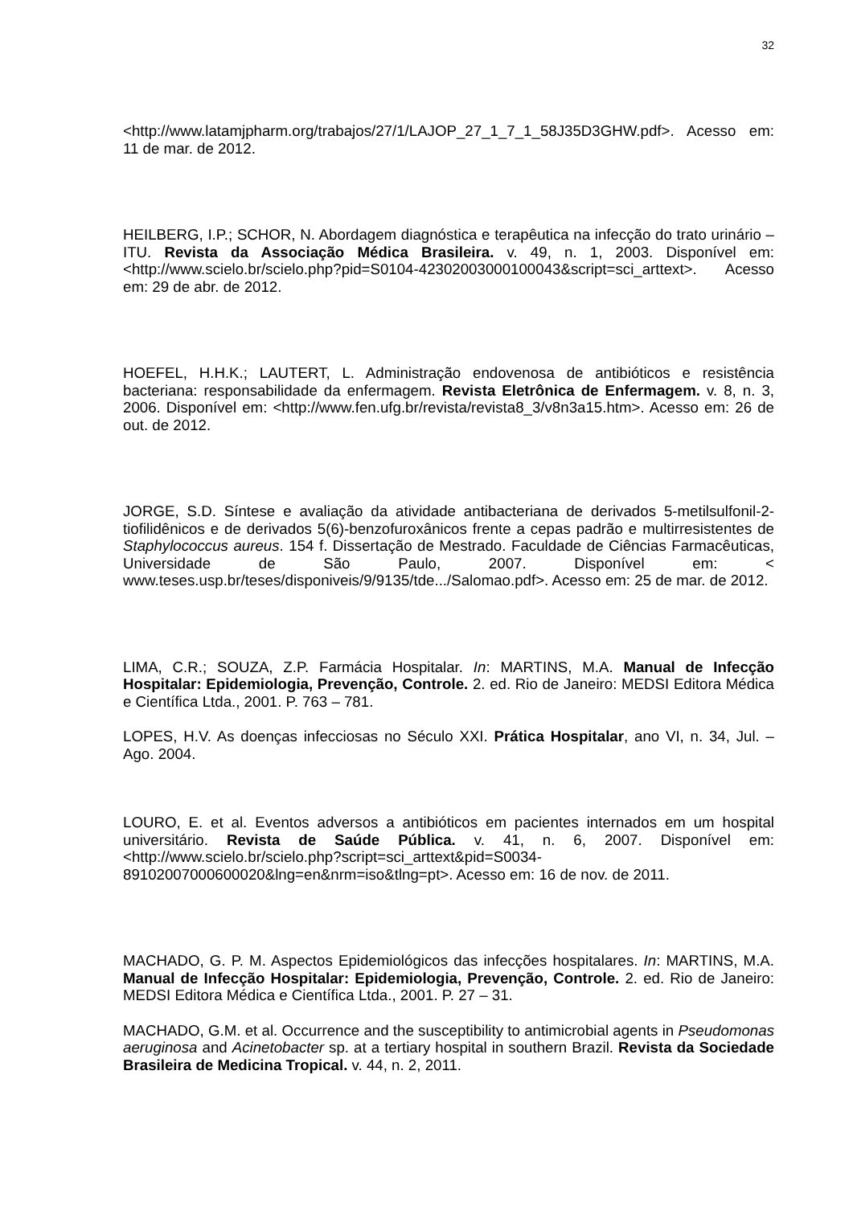32
<http://www.latamjpharm.org/trabajos/27/1/LAJOP_27_1_7_1_58J35D3GHW.pdf>. Acesso em: 11 de mar. de 2012.
HEILBERG, I.P.; SCHOR, N. Abordagem diagnóstica e terapêutica na infecção do trato urinário – ITU. Revista da Associação Médica Brasileira. v. 49, n. 1, 2003. Disponível em: <http://www.scielo.br/scielo.php?pid=S0104-42302003000100043&script=sci_arttext>. Acesso em: 29 de abr. de 2012.
HOEFEL, H.H.K.; LAUTERT, L. Administração endovenosa de antibióticos e resistência bacteriana: responsabilidade da enfermagem. Revista Eletrônica de Enfermagem. v. 8, n. 3, 2006. Disponível em: <http://www.fen.ufg.br/revista/revista8_3/v8n3a15.htm>. Acesso em: 26 de out. de 2012.
JORGE, S.D. Síntese e avaliação da atividade antibacteriana de derivados 5-metilsulfonil-2-tiofilidênicos e de derivados 5(6)-benzofuroxânicos frente a cepas padrão e multirresistentes de Staphylococcus aureus. 154 f. Dissertação de Mestrado. Faculdade de Ciências Farmacêuticas, Universidade de São Paulo, 2007. Disponível em: < www.teses.usp.br/teses/disponiveis/9/9135/tde.../Salomao.pdf>. Acesso em: 25 de mar. de 2012.
LIMA, C.R.; SOUZA, Z.P. Farmácia Hospitalar. In: MARTINS, M.A. Manual de Infecção Hospitalar: Epidemiologia, Prevenção, Controle. 2. ed. Rio de Janeiro: MEDSI Editora Médica e Científica Ltda., 2001. P. 763 – 781.
LOPES, H.V. As doenças infecciosas no Século XXI. Prática Hospitalar, ano VI, n. 34, Jul. – Ago. 2004.
LOURO, E. et al. Eventos adversos a antibióticos em pacientes internados em um hospital universitário. Revista de Saúde Pública. v. 41, n. 6, 2007. Disponível em: <http://www.scielo.br/scielo.php?script=sci_arttext&pid=S0034-89102007000600020&lng=en&nrm=iso&tlng=pt>. Acesso em: 16 de nov. de 2011.
MACHADO, G. P. M. Aspectos Epidemiológicos das infecções hospitalares. In: MARTINS, M.A. Manual de Infecção Hospitalar: Epidemiologia, Prevenção, Controle. 2. ed. Rio de Janeiro: MEDSI Editora Médica e Científica Ltda., 2001. P. 27 – 31.
MACHADO, G.M. et al. Occurrence and the susceptibility to antimicrobial agents in Pseudomonas aeruginosa and Acinetobacter sp. at a tertiary hospital in southern Brazil. Revista da Sociedade Brasileira de Medicina Tropical. v. 44, n. 2, 2011.